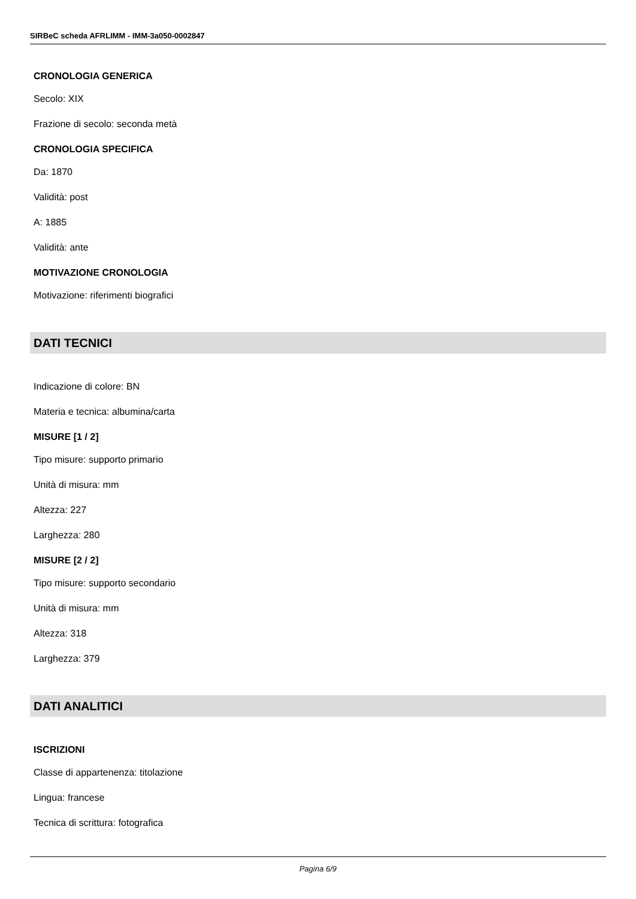SIRBeC scheda AFRLIMM - IMM-3a050-0002847
CRONOLOGIA GENERICA
Secolo: XIX
Frazione di secolo: seconda metà
CRONOLOGIA SPECIFICA
Da: 1870
Validità: post
A: 1885
Validità: ante
MOTIVAZIONE CRONOLOGIA
Motivazione: riferimenti biografici
DATI TECNICI
Indicazione di colore: BN
Materia e tecnica: albumina/carta
MISURE [1 / 2]
Tipo misure: supporto primario
Unità di misura: mm
Altezza: 227
Larghezza: 280
MISURE [2 / 2]
Tipo misure: supporto secondario
Unità di misura: mm
Altezza: 318
Larghezza: 379
DATI ANALITICI
ISCRIZIONI
Classe di appartenenza: titolazione
Lingua: francese
Tecnica di scrittura: fotografica
Pagina 6/9